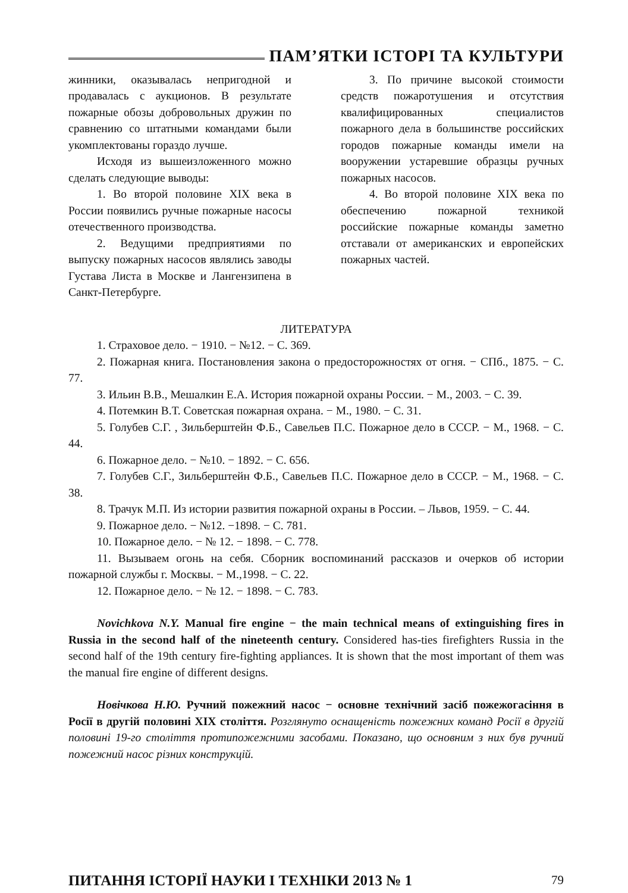ПАМ’ЯТКИ ІСТОРІ ТА КУЛЬТУРИ
жинники, оказывалась непригодной и продавалась с аукционов. В результате пожарные обозы добровольных дружин по сравнению со штатными командами были укомплектованы гораздо лучше.
Исходя из вышеизложенного можно сделать следующие выводы:
1. Во второй половине XIX века в России появились ручные пожарные насосы отечественного производства.
2. Ведущими предприятиями по выпуску пожарных насосов являлись заводы Густава Листа в Москве и Лангензипена в Санкт-Петербурге.
3. По причине высокой стоимости средств пожаротушения и отсутствия квалифицированных специалистов пожарного дела в большинстве российских городов пожарные команды имели на вооружении устаревшие образцы ручных пожарных насосов.
4. Во второй половине XIX века по обеспечению пожарной техникой российские пожарные команды заметно отставали от американских и европейских пожарных частей.
ЛИТЕРАТУРА
1. Страховое дело. − 1910. − №12. − С. 369.
2. Пожарная книга. Постановления закона о предосторожностях от огня. − СПб., 1875. − С. 77.
3. Ильин В.В., Мешалкин Е.А. История пожарной охраны России. − М., 2003. − С. 39.
4. Потемкин В.Т. Советская пожарная охрана. − М., 1980. − С. 31.
5. Голубев С.Г. , Зильберштейн Ф.Б., Савельев П.С. Пожарное дело в СССР. − М., 1968. − С. 44.
6. Пожарное дело. − №10. − 1892. − С. 656.
7. Голубев С.Г., Зильберштейн Ф.Б., Савельев П.С. Пожарное дело в СССР. − М., 1968. − С. 38.
8. Трачук М.П. Из истории развития пожарной охраны в России. – Львов, 1959. − С. 44.
9. Пожарное дело. − №12. −1898. − С. 781.
10. Пожарное дело. − № 12. − 1898. − С. 778.
11. Вызываем огонь на себя. Сборник воспоминаний рассказов и очерков об истории пожарной службы г. Москвы. − М.,1998. − С. 22.
12. Пожарное дело. − № 12. − 1898. − С. 783.
Novichkova N.Y. Manual fire engine − the main technical means of extinguishing fires in Russia in the second half of the nineteenth century. Considered has-ties firefighters Russia in the second half of the 19th century fire-fighting appliances. It is shown that the most important of them was the manual fire engine of different designs.
Новічкова Н.Ю. Ручний пожежний насос − основне технічний засіб пожежогасіння в Росії в другій половині XIX століття. Розглянуто оснащеність пожежних команд Росії в другій половині 19-го століття протипожежними засобами. Показано, що основним з них був ручний пожежний насос різних конструкцій.
ПИТАННЯ ІСТОРІЇ НАУКИ І ТЕХНІКИ 2013 № 1 79